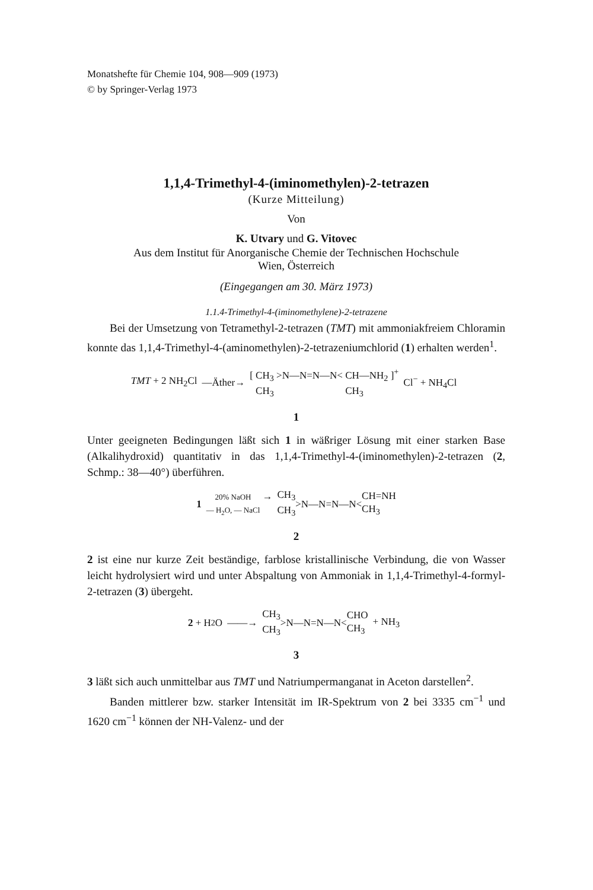Monatshefte für Chemie 104, 908—909 (1973)
© by Springer-Verlag 1973
1,1,4-Trimethyl-4-(iminomethylen)-2-tetrazen
(Kurze Mitteilung)
Von
K. Utvary und G. Vitovec
Aus dem Institut für Anorganische Chemie der Technischen Hochschule
Wien, Österreich
(Eingegangen am 30. März 1973)
1.1.4-Trimethyl-4-(iminomethylene)-2-tetrazene
Bei der Umsetzung von Tetramethyl-2-tetrazen (TMT) mit ammoniakfreiem Chloramin konnte das 1,1,4-Trimethyl-4-(aminomethylen)-2-tetrazeniumchlorid (1) erhalten werden<sup>1</sup>.
TMT + 2 NH<sub>2</sub>Cl —Äther→ [ CH<sub>3</sub> CH<sub>3</sub> >N—N=N—N< CH—NH<sub>2</sub> CH<sub>3</sub> ]<sup>+</sup> Cl<sup>−</sup> + NH<sub>4</sub>Cl
1
Unter geeigneten Bedingungen läßt sich 1 in wäßriger Lösung mit einer starken Base (Alkalihydroxid) quantitativ in das 1,1,4-Trimethyl-4-(iminomethylen)-2-tetrazen (2, Schmp.: 38—40°) überführen.
1 20% NaOH — H<sub>2</sub>O, — NaCl → CH<sub>3</sub> CH<sub>3</sub> >N—N=N—N< CH=NH CH<sub>3</sub>
2
2 ist eine nur kurze Zeit beständige, farblose kristallinische Verbindung, die von Wasser leicht hydrolysiert wird und unter Abspaltung von Ammoniak in 1,1,4-Trimethyl-4-formyl-2-tetrazen (3) übergeht.
2 + H<sub>2</sub>O ——→ CH<sub>3</sub> CH<sub>3</sub> >N—N=N—N< CHO CH<sub>3</sub> + NH<sub>3</sub>
3
3 läßt sich auch unmittelbar aus TMT und Natriumpermanganat in Aceton darstellen<sup>2</sup>.
Banden mittlerer bzw. starker Intensität im IR-Spektrum von 2 bei 3335 cm<sup>−1</sup> und 1620 cm<sup>−1</sup> können der NH-Valenz- und der